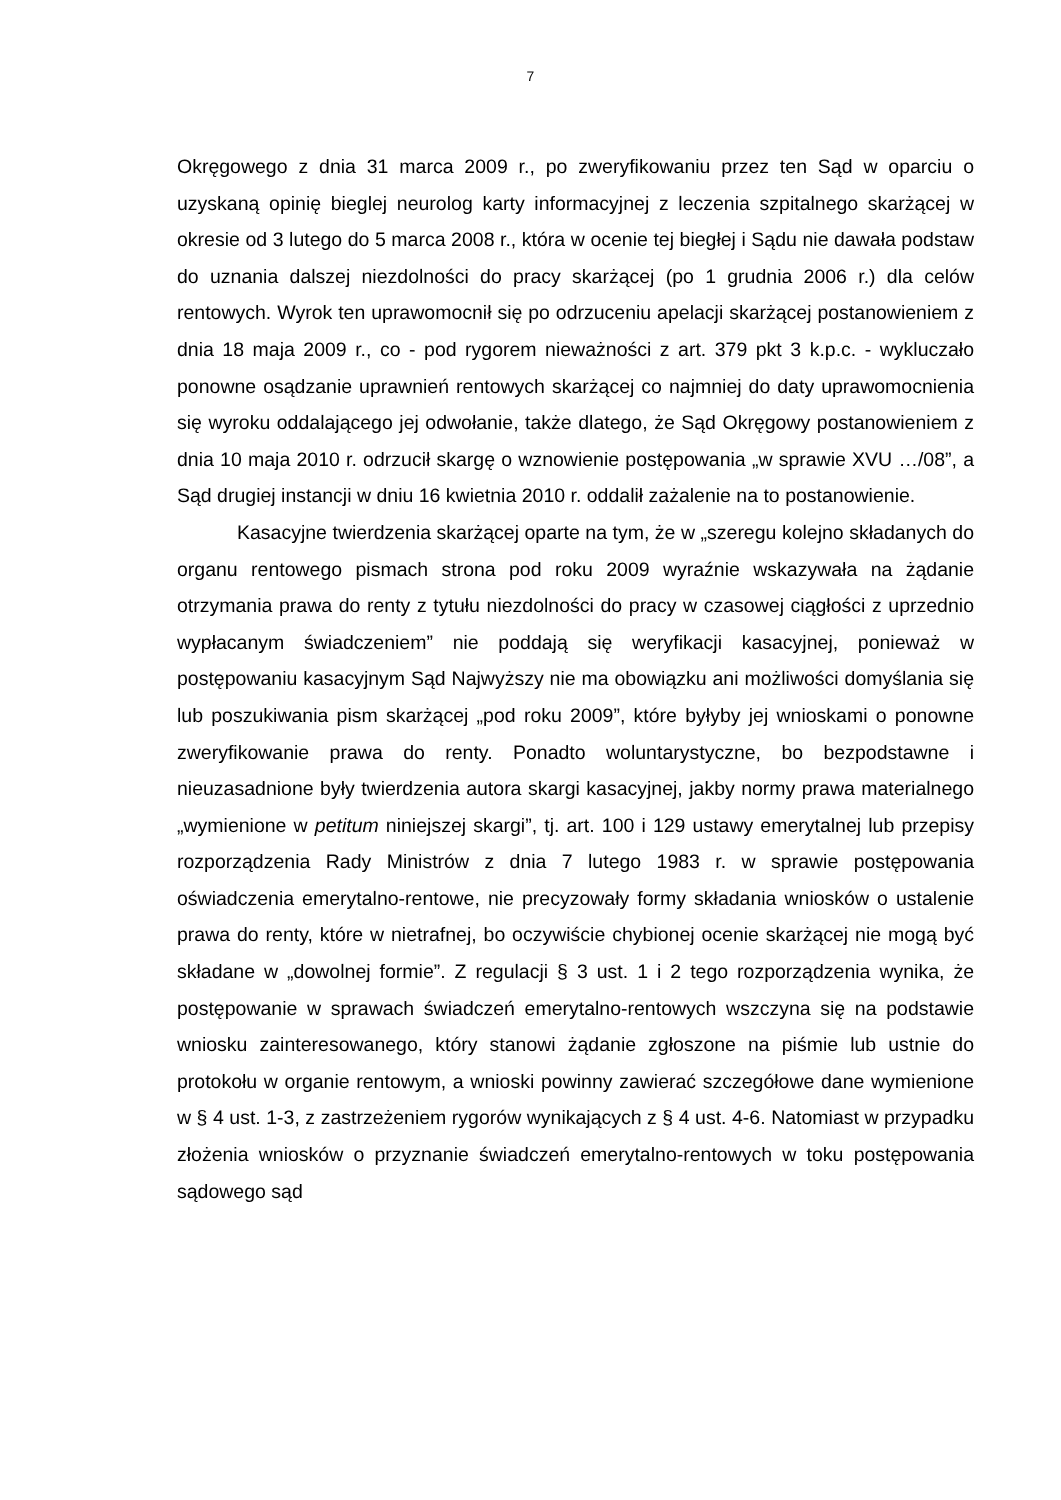7
Okręgowego z dnia 31 marca 2009 r., po zweryfikowaniu przez ten Sąd w oparciu o uzyskaną opinię bieglej neurolog karty informacyjnej z leczenia szpitalnego skarżącej w okresie od 3 lutego do 5 marca 2008 r., która w ocenie tej biegłej i Sądu nie dawała podstaw do uznania dalszej niezdolności do pracy skarżącej (po 1 grudnia 2006 r.) dla celów rentowych. Wyrok ten uprawomocnił się po odrzuceniu apelacji skarżącej postanowieniem z dnia 18 maja 2009 r., co - pod rygorem nieważności z art. 379 pkt 3 k.p.c. - wykluczało ponowne osądzanie uprawnień rentowych skarżącej co najmniej do daty uprawomocnienia się wyroku oddalającego jej odwołanie, także dlatego, że Sąd Okręgowy postanowieniem z dnia 10 maja 2010 r. odrzucił skargę o wznowienie postępowania „w sprawie XVU …/08”, a Sąd drugiej instancji w dniu 16 kwietnia 2010 r. oddalił zażalenie na to postanowienie.
Kasacyjne twierdzenia skarżącej oparte na tym, że w „szeregu kolejno składanych do organu rentowego pismach strona pod roku 2009 wyraźnie wskazywała na żądanie otrzymania prawa do renty z tytułu niezdolności do pracy w czasowej ciągłości z uprzednio wypłacanym świadczeniem” nie poddają się weryfikacji kasacyjnej, ponieważ w postępowaniu kasacyjnym Sąd Najwyższy nie ma obowiązku ani możliwości domyślania się lub poszukiwania pism skarżącej „pod roku 2009”, które byłyby jej wnioskami o ponowne zweryfikowanie prawa do renty. Ponadto woluntarystyczne, bo bezpodstawne i nieuzasadnione były twierdzenia autora skargi kasacyjnej, jakby normy prawa materialnego „wymienione w petitum niniejszej skargi”, tj. art. 100 i 129 ustawy emerytalnej lub przepisy rozporządzenia Rady Ministrów z dnia 7 lutego 1983 r. w sprawie postępowania oświadczenia emerytalno-rentowe, nie precyzowały formy składania wniosków o ustalenie prawa do renty, które w nietrafnej, bo oczywiście chybionej ocenie skarżącej nie mogą być składane w „dowolnej formie”. Z regulacji § 3 ust. 1 i 2 tego rozporządzenia wynika, że postępowanie w sprawach świadczeń emerytalno-rentowych wszczyna się na podstawie wniosku zainteresowanego, który stanowi żądanie zgłoszone na piśmie lub ustnie do protokołu w organie rentowym, a wnioski powinny zawierać szczegółowe dane wymienione w § 4 ust. 1-3, z zastrzeżeniem rygorów wynikających z § 4 ust. 4-6. Natomiast w przypadku złożenia wniosków o przyznanie świadczeń emerytalno-rentowych w toku postępowania sądowego sąd